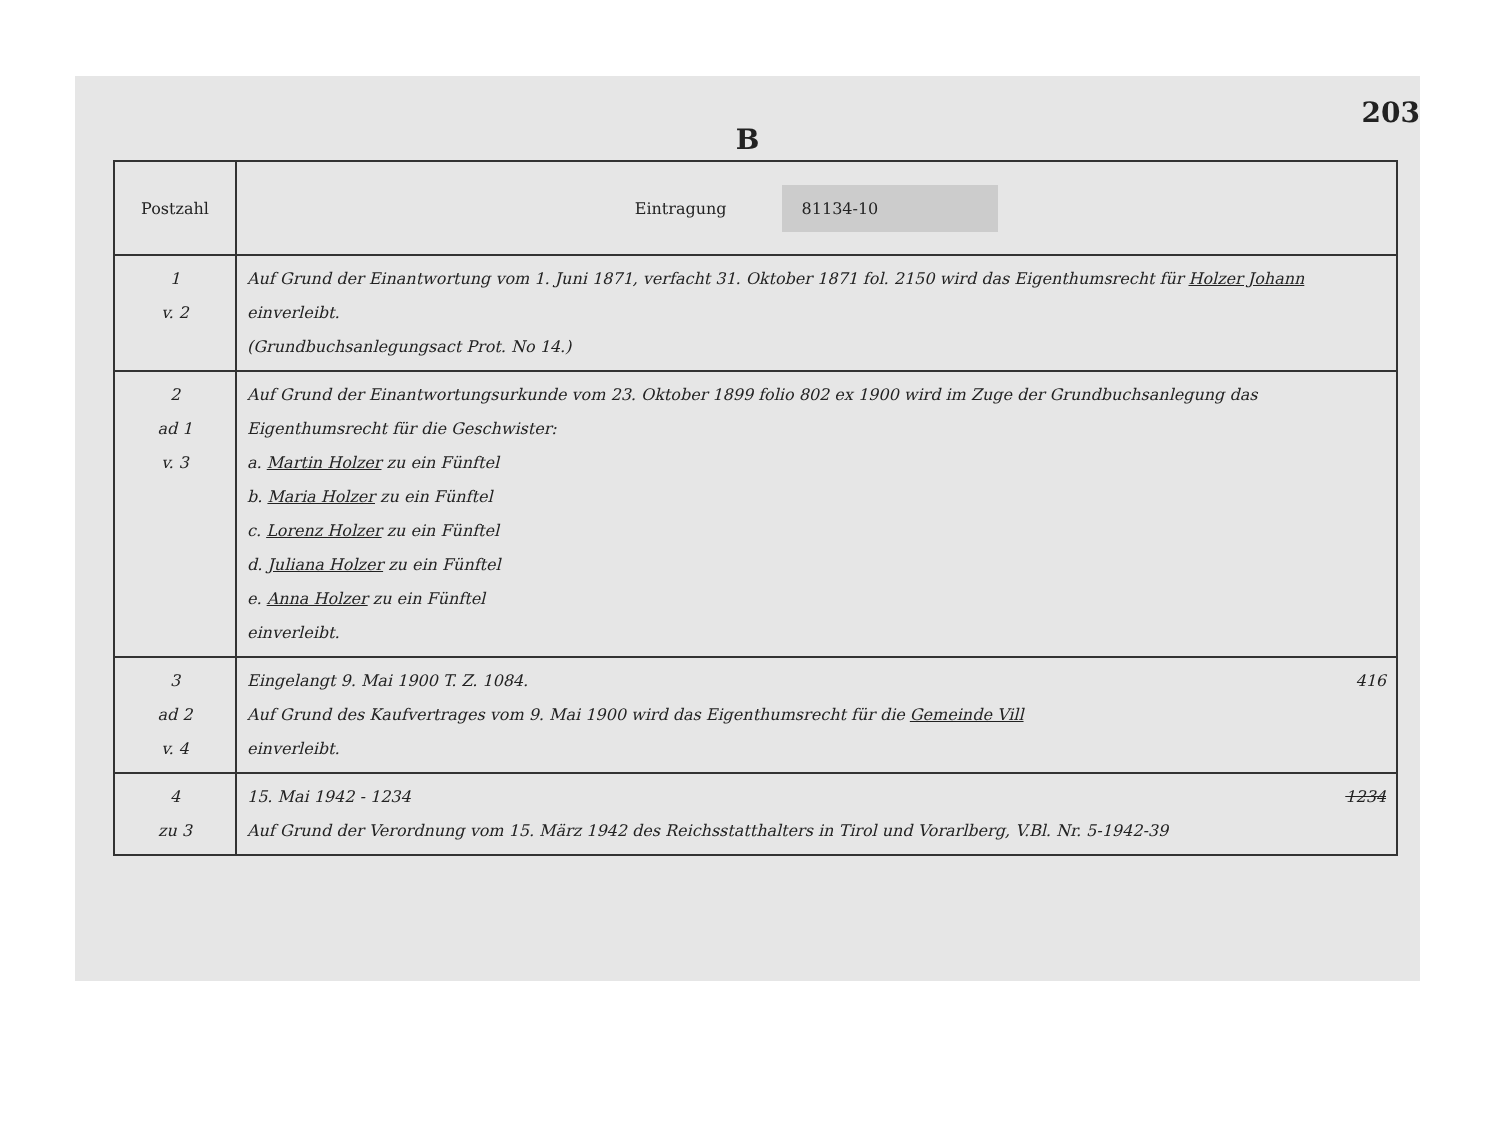203
B
| Postzahl | Eintragung 81134-10 |
| --- | --- |
| 1 v. 2 | Auf Grund der Einantwortung vom 1. Juni 1871, verfacht 31. Oktober 1871 fol. 2150 wird das Eigenthumsrecht für Holzer Johann einverleibt. (Grundbuchsanlegungsact Prot. No 14.) |
| 2 ad 1 v. 3 | Auf Grund der Einantwortungsurkunde vom 23. Oktober 1899 folio 802 ex 1900 wird im Zuge der Grundbuchsanlegung das Eigenthumsrecht für die Geschwister: a. Martin Holzer zu ein Fünftel b. Maria Holzer zu ein Fünftel c. Lorenz Holzer zu ein Fünftel d. Juliana Holzer zu ein Fünftel e. Anna Holzer zu ein Fünftel einverleibt. |
| 3 ad 2 v. 4 | Eingelangt 9. Mai 1900 T. Z. 1084. 416 Auf Grund des Kaufvertrages vom 9. Mai 1900 wird das Eigenthumsrecht für die Gemeinde Vill einverleibt. |
| 4 zu 3 | 15. Mai 1942 - 1234 1234 Auf Grund der Verordnung vom 15. März 1942 des Reichsstatthalters in Tirol und Vorarlberg, V.Bl. Nr. 5-1942-39 |